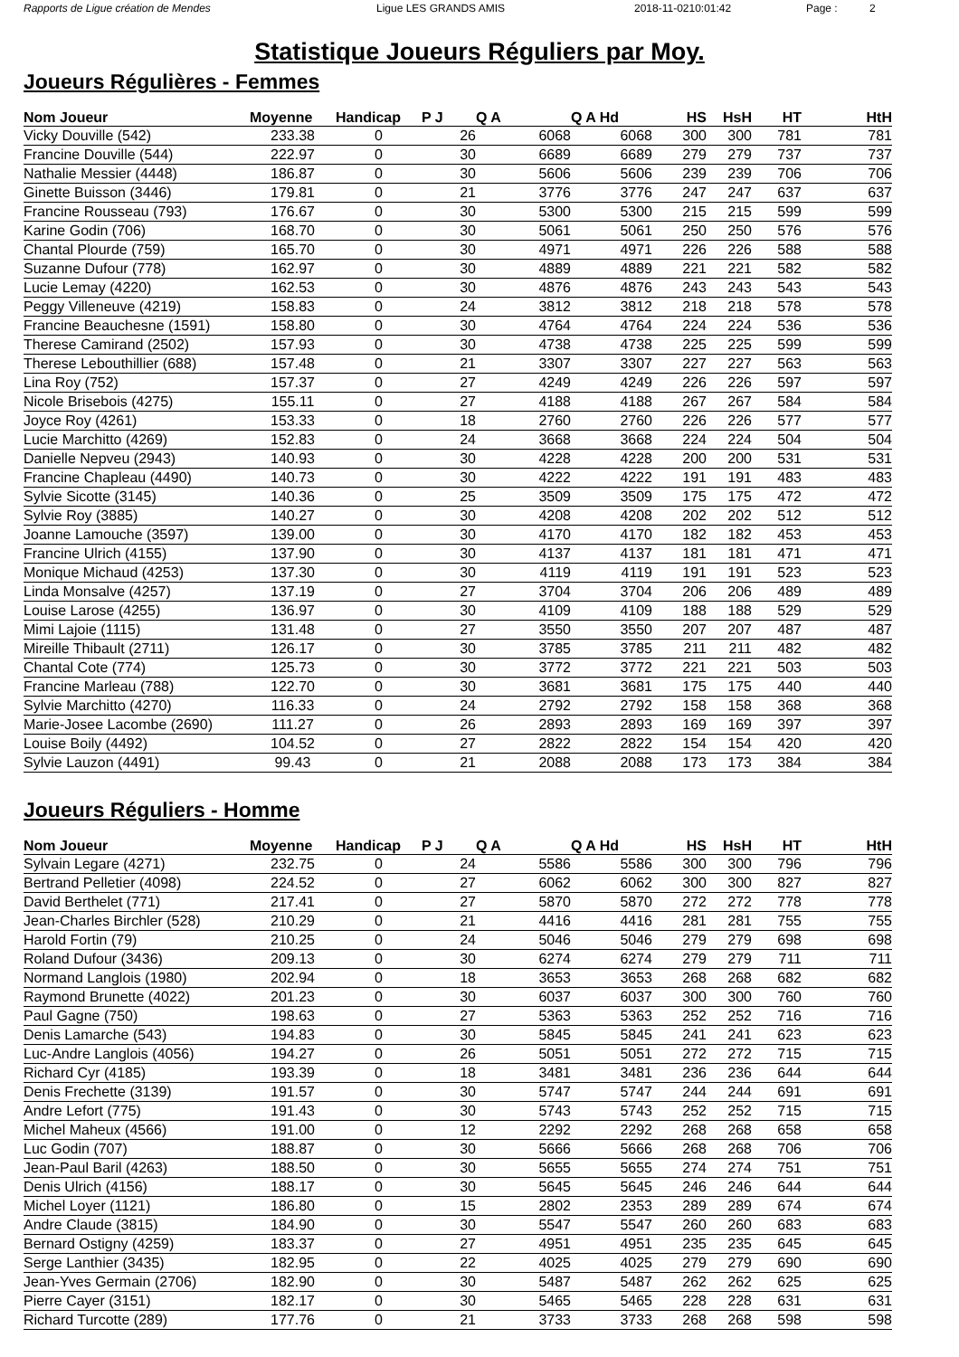Rapports de Ligue création de Mendes Ligue LES GRANDS AMIS 2018-11-0210:01:42 Page : 2
Statistique Joueurs Réguliers par Moy.
Joueurs Régulières - Femmes
| Nom Joueur | Moyenne | Handicap | P J | Q A | Q A Hd | HS | HsH | HT | HtH |
| --- | --- | --- | --- | --- | --- | --- | --- | --- | --- |
| Vicky Douville (542) | 233.38 | 0 | 26 | 6068 | 6068 | 300 | 300 | 781 | 781 |
| Francine Douville (544) | 222.97 | 0 | 30 | 6689 | 6689 | 279 | 279 | 737 | 737 |
| Nathalie Messier (4448) | 186.87 | 0 | 30 | 5606 | 5606 | 239 | 239 | 706 | 706 |
| Ginette Buisson (3446) | 179.81 | 0 | 21 | 3776 | 3776 | 247 | 247 | 637 | 637 |
| Francine Rousseau (793) | 176.67 | 0 | 30 | 5300 | 5300 | 215 | 215 | 599 | 599 |
| Karine Godin (706) | 168.70 | 0 | 30 | 5061 | 5061 | 250 | 250 | 576 | 576 |
| Chantal Plourde (759) | 165.70 | 0 | 30 | 4971 | 4971 | 226 | 226 | 588 | 588 |
| Suzanne Dufour (778) | 162.97 | 0 | 30 | 4889 | 4889 | 221 | 221 | 582 | 582 |
| Lucie Lemay (4220) | 162.53 | 0 | 30 | 4876 | 4876 | 243 | 243 | 543 | 543 |
| Peggy Villeneuve (4219) | 158.83 | 0 | 24 | 3812 | 3812 | 218 | 218 | 578 | 578 |
| Francine Beauchesne (1591) | 158.80 | 0 | 30 | 4764 | 4764 | 224 | 224 | 536 | 536 |
| Therese Camirand (2502) | 157.93 | 0 | 30 | 4738 | 4738 | 225 | 225 | 599 | 599 |
| Therese Lebouthillier (688) | 157.48 | 0 | 21 | 3307 | 3307 | 227 | 227 | 563 | 563 |
| Lina Roy (752) | 157.37 | 0 | 27 | 4249 | 4249 | 226 | 226 | 597 | 597 |
| Nicole Brisebois (4275) | 155.11 | 0 | 27 | 4188 | 4188 | 267 | 267 | 584 | 584 |
| Joyce Roy (4261) | 153.33 | 0 | 18 | 2760 | 2760 | 226 | 226 | 577 | 577 |
| Lucie Marchitto (4269) | 152.83 | 0 | 24 | 3668 | 3668 | 224 | 224 | 504 | 504 |
| Danielle Nepveu (2943) | 140.93 | 0 | 30 | 4228 | 4228 | 200 | 200 | 531 | 531 |
| Francine Chapleau (4490) | 140.73 | 0 | 30 | 4222 | 4222 | 191 | 191 | 483 | 483 |
| Sylvie Sicotte (3145) | 140.36 | 0 | 25 | 3509 | 3509 | 175 | 175 | 472 | 472 |
| Sylvie Roy (3885) | 140.27 | 0 | 30 | 4208 | 4208 | 202 | 202 | 512 | 512 |
| Joanne Lamouche (3597) | 139.00 | 0 | 30 | 4170 | 4170 | 182 | 182 | 453 | 453 |
| Francine Ulrich (4155) | 137.90 | 0 | 30 | 4137 | 4137 | 181 | 181 | 471 | 471 |
| Monique Michaud (4253) | 137.30 | 0 | 30 | 4119 | 4119 | 191 | 191 | 523 | 523 |
| Linda Monsalve (4257) | 137.19 | 0 | 27 | 3704 | 3704 | 206 | 206 | 489 | 489 |
| Louise Larose (4255) | 136.97 | 0 | 30 | 4109 | 4109 | 188 | 188 | 529 | 529 |
| Mimi Lajoie (1115) | 131.48 | 0 | 27 | 3550 | 3550 | 207 | 207 | 487 | 487 |
| Mireille Thibault (2711) | 126.17 | 0 | 30 | 3785 | 3785 | 211 | 211 | 482 | 482 |
| Chantal Cote (774) | 125.73 | 0 | 30 | 3772 | 3772 | 221 | 221 | 503 | 503 |
| Francine Marleau (788) | 122.70 | 0 | 30 | 3681 | 3681 | 175 | 175 | 440 | 440 |
| Sylvie Marchitto (4270) | 116.33 | 0 | 24 | 2792 | 2792 | 158 | 158 | 368 | 368 |
| Marie-Josee Lacombe (2690) | 111.27 | 0 | 26 | 2893 | 2893 | 169 | 169 | 397 | 397 |
| Louise Boily (4492) | 104.52 | 0 | 27 | 2822 | 2822 | 154 | 154 | 420 | 420 |
| Sylvie Lauzon (4491) | 99.43 | 0 | 21 | 2088 | 2088 | 173 | 173 | 384 | 384 |
Joueurs Réguliers - Homme
| Nom Joueur | Moyenne | Handicap | P J | Q A | Q A Hd | HS | HsH | HT | HtH |
| --- | --- | --- | --- | --- | --- | --- | --- | --- | --- |
| Sylvain Legare (4271) | 232.75 | 0 | 24 | 5586 | 5586 | 300 | 300 | 796 | 796 |
| Bertrand Pelletier (4098) | 224.52 | 0 | 27 | 6062 | 6062 | 300 | 300 | 827 | 827 |
| David Berthelet (771) | 217.41 | 0 | 27 | 5870 | 5870 | 272 | 272 | 778 | 778 |
| Jean-Charles Birchler (528) | 210.29 | 0 | 21 | 4416 | 4416 | 281 | 281 | 755 | 755 |
| Harold Fortin (79) | 210.25 | 0 | 24 | 5046 | 5046 | 279 | 279 | 698 | 698 |
| Roland Dufour (3436) | 209.13 | 0 | 30 | 6274 | 6274 | 279 | 279 | 711 | 711 |
| Normand Langlois (1980) | 202.94 | 0 | 18 | 3653 | 3653 | 268 | 268 | 682 | 682 |
| Raymond Brunette (4022) | 201.23 | 0 | 30 | 6037 | 6037 | 300 | 300 | 760 | 760 |
| Paul Gagne (750) | 198.63 | 0 | 27 | 5363 | 5363 | 252 | 252 | 716 | 716 |
| Denis Lamarche (543) | 194.83 | 0 | 30 | 5845 | 5845 | 241 | 241 | 623 | 623 |
| Luc-Andre Langlois (4056) | 194.27 | 0 | 26 | 5051 | 5051 | 272 | 272 | 715 | 715 |
| Richard Cyr (4185) | 193.39 | 0 | 18 | 3481 | 3481 | 236 | 236 | 644 | 644 |
| Denis Frechette (3139) | 191.57 | 0 | 30 | 5747 | 5747 | 244 | 244 | 691 | 691 |
| Andre Lefort (775) | 191.43 | 0 | 30 | 5743 | 5743 | 252 | 252 | 715 | 715 |
| Michel Maheux (4566) | 191.00 | 0 | 12 | 2292 | 2292 | 268 | 268 | 658 | 658 |
| Luc Godin (707) | 188.87 | 0 | 30 | 5666 | 5666 | 268 | 268 | 706 | 706 |
| Jean-Paul Baril (4263) | 188.50 | 0 | 30 | 5655 | 5655 | 274 | 274 | 751 | 751 |
| Denis Ulrich (4156) | 188.17 | 0 | 30 | 5645 | 5645 | 246 | 246 | 644 | 644 |
| Michel Loyer (1121) | 186.80 | 0 | 15 | 2802 | 2353 | 289 | 289 | 674 | 674 |
| Andre Claude (3815) | 184.90 | 0 | 30 | 5547 | 5547 | 260 | 260 | 683 | 683 |
| Bernard Ostigny (4259) | 183.37 | 0 | 27 | 4951 | 4951 | 235 | 235 | 645 | 645 |
| Serge Lanthier (3435) | 182.95 | 0 | 22 | 4025 | 4025 | 279 | 279 | 690 | 690 |
| Jean-Yves Germain (2706) | 182.90 | 0 | 30 | 5487 | 5487 | 262 | 262 | 625 | 625 |
| Pierre Cayer (3151) | 182.17 | 0 | 30 | 5465 | 5465 | 228 | 228 | 631 | 631 |
| Richard Turcotte (289) | 177.76 | 0 | 21 | 3733 | 3733 | 268 | 268 | 598 | 598 |